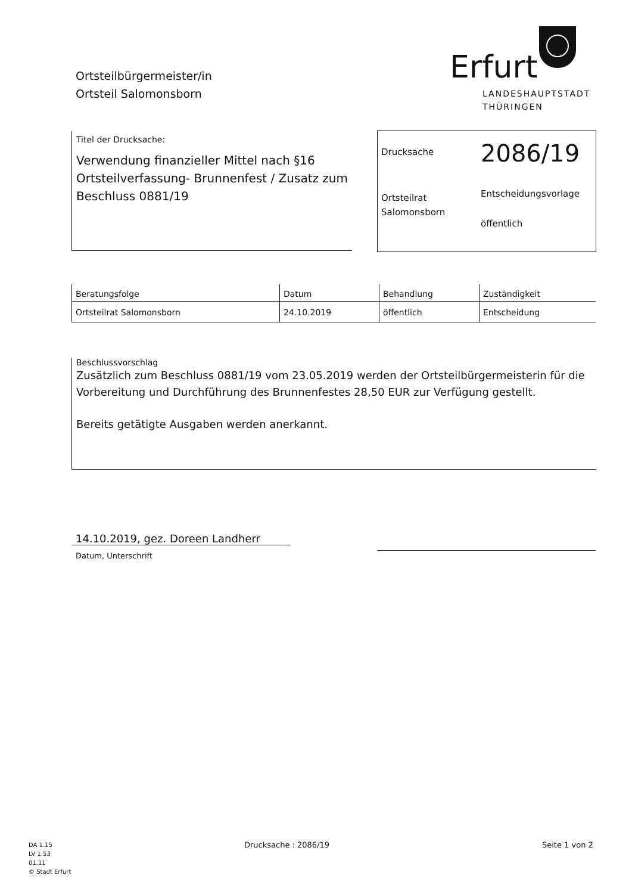Ortsteilbürgermeister/in
Ortsteil Salomonsborn
Erfurt
LANDESHAUPTSTADT
THÜRINGEN
Titel der Drucksache:
Verwendung finanzieller Mittel nach §16 Ortsteilverfassung- Brunnenfest / Zusatz zum Beschluss 0881/19
Drucksache
2086/19
Ortsteilrat Salomonsborn
Entscheidungsvorlage
öffentlich
| Beratungsfolge | Datum | Behandlung | Zuständigkeit |
| --- | --- | --- | --- |
| Ortsteilrat Salomonsborn | 24.10.2019 | öffentlich | Entscheidung |
Beschlussvorschlag
Zusätzlich zum Beschluss 0881/19 vom 23.05.2019 werden der Ortsteilbürgermeisterin für die Vorbereitung und Durchführung des Brunnenfestes 28,50 EUR zur Verfügung gestellt.
Bereits getätigte Ausgaben werden anerkannt.
14.10.2019, gez. Doreen Landherr
Datum, Unterschrift
DA 1.15
LV 1.53
01.11
© Stadt Erfurt
Drucksache : 2086/19 Seite 1 von 2